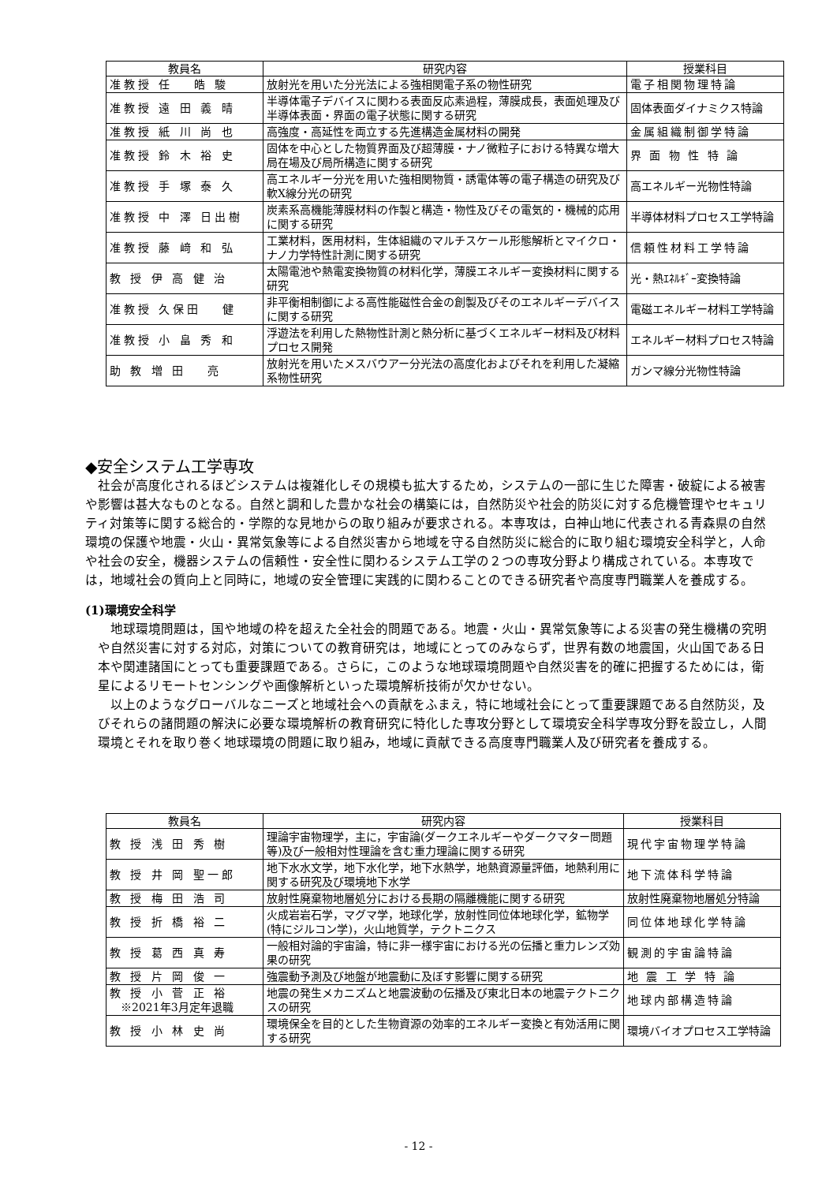| 教員名 | 研究内容 | 授業科目 |
| --- | --- | --- |
| 准教授 任 皓 駿 | 放射光を用いた分光法による強相関電子系の物性研究 | 電子相関物理特論 |
| 准教授 遠 田 義 晴 | 半導体電子デバイスに関わる表面反応素過程，薄膜成長，表面処理及び半導体表面・界面の電子状態に関する研究 | 固体表面ダイナミクス特論 |
| 准教授 紙 川 尚 也 | 高強度・高延性を両立する先進構造金属材料の開発 | 金属組織制御学特論 |
| 准教授 鈴 木 裕 史 | 固体を中心とした物質界面及び超薄膜・ナノ微粒子における特異な増大局在場及び局所構造に関する研究 | 界 面 物 性 特 論 |
| 准教授 手 塚 泰 久 | 高エネルギー分光を用いた強相関物質・誘電体等の電子構造の研究及び軟X線分光の研究 | 高エネルギー光物性特論 |
| 准教授 中 澤 日出樹 | 炭素系高機能薄膜材料の作製と構造・物性及びその電気的・機械的応用に関する研究 | 半導体材料プロセス工学特論 |
| 准教授 藤 﨑 和 弘 | 工業材料，医用材料，生体組織のマルチスケール形態解析とマイクロ・ナノ力学特性計測に関する研究 | 信頼性材料工学特論 |
| 教 授 伊 高 健 治 | 太陽電池や熱電変換物質の材料化学，薄膜エネルギー変換材料に関する研究 | 光・熱ｴﾈﾙｷﾞｰ変換特論 |
| 准教授 久保田 健 | 非平衡相制御による高性能磁性合金の創製及びそのエネルギーデバイスに関する研究 | 電磁エネルギー材料工学特論 |
| 准教授 小 畠 秀 和 | 浮遊法を利用した熱物性計測と熱分析に基づくエネルギー材料及び材料プロセス開発 | エネルギー材料プロセス特論 |
| 助 教 増 田 亮 | 放射光を用いたメスバウアー分光法の高度化およびそれを利用した凝縮系物性研究 | ガンマ線分光物性特論 |
◆安全システム工学専攻
　社会が高度化されるほどシステムは複雑化しその規模も拡大するため，システムの一部に生じた障害・破綻による被害や影響は甚大なものとなる。自然と調和した豊かな社会の構築には，自然防災や社会的防災に対する危機管理やセキュリティ対策等に関する総合的・学際的な見地からの取り組みが要求される。本専攻は，白神山地に代表される青森県の自然環境の保護や地震・火山・異常気象等による自然災害から地域を守る自然防災に総合的に取り組む環境安全科学と，人命や社会の安全，機器システムの信頼性・安全性に関わるシステム工学の２つの専攻分野より構成されている。本専攻では，地域社会の質向上と同時に，地域の安全管理に実践的に関わることのできる研究者や高度専門職業人を養成する。
(1)環境安全科学
　地球環境問題は，国や地域の枠を超えた全社会的問題である。地震・火山・異常気象等による災害の発生機構の究明や自然災害に対する対応，対策についての教育研究は，地域にとってのみならず，世界有数の地震国，火山国である日本や関連諸国にとっても重要課題である。さらに，このような地球環境問題や自然災害を的確に把握するためには，衛星によるリモートセンシングや画像解析といった環境解析技術が欠かせない。
　以上のようなグローバルなニーズと地域社会への貢献をふまえ，特に地域社会にとって重要課題である自然防災，及びそれらの諸問題の解決に必要な環境解析の教育研究に特化した専攻分野として環境安全科学専攻分野を設立し，人間環境とそれを取り巻く地球環境の問題に取り組み，地域に貢献できる高度専門職業人及び研究者を養成する。
| 教員名 | 研究内容 | 授業科目 |
| --- | --- | --- |
| 教 授 浅 田 秀 樹 | 理論宇宙物理学，主に，宇宙論(ダークエネルギーやダークマター問題等)及び一般相対性理論を含む重力理論に関する研究 | 現代宇宙物理学特論 |
| 教 授 井 岡 聖一郎 | 地下水水文学，地下水化学，地下水熱学，地熱資源量評価，地熱利用に関する研究及び環境地下水学 | 地下流体科学特論 |
| 教 授 梅 田 浩 司 | 放射性廃棄物地層処分における長期の隔離機能に関する研究 | 放射性廃棄物地層処分特論 |
| 教 授 折 橋 裕 二 | 火成岩岩石学，マグマ学，地球化学，放射性同位体地球化学，鉱物学(特にジルコン学)，火山地質学，テクトニクス | 同位体地球化学特論 |
| 教 授 葛 西 真 寿 | 一般相対論的宇宙論，特に非一様宇宙における光の伝播と重力レンズ効果の研究 | 観測的宇宙論特論 |
| 教 授 片 岡 俊 一 | 強震動予測及び地盤が地震動に及ぼす影響に関する研究 | 地 震 工 学 特 論 |
| 教 授 小 菅 正 裕 ※2021年3月定年退職 | 地震の発生メカニズムと地震波動の伝播及び東北日本の地震テクトニクスの研究 | 地球内部構造特論 |
| 教 授 小 林 史 尚 | 環境保全を目的とした生物資源の効率的エネルギー変換と有効活用に関する研究 | 環境バイオプロセス工学特論 |
- 12 -